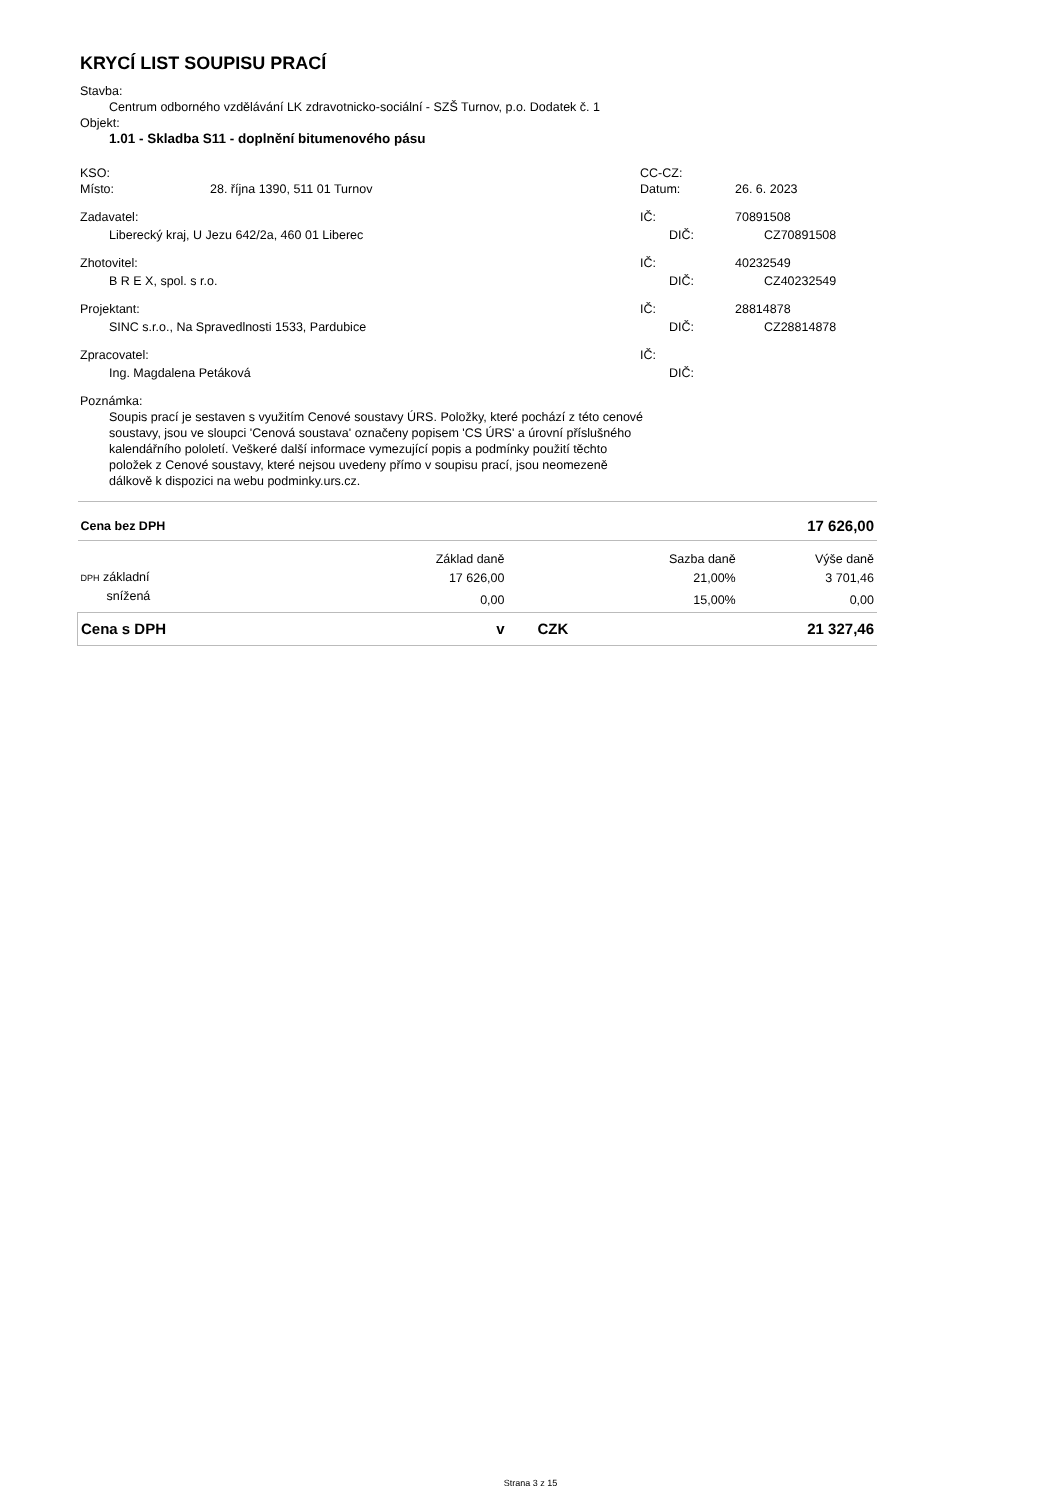KRYCÍ LIST SOUPISU PRACÍ
Stavba:
Centrum odborného vzdělávání LK zdravotnicko-sociální - SZŠ Turnov, p.o. Dodatek č. 1
Objekt:
1.01 - Skladba S11 - doplnění bitumenového pásu
KSO: CC-CZ:
Místo: 28. října 1390, 511 01 Turnov Datum: 26. 6. 2023
Zadavatel: IČ: 70891508
Liberecký kraj, U Jezu 642/2a, 460 01 Liberec DIČ: CZ70891508
Zhotovitel: IČ: 40232549
B R E X, spol. s r.o. DIČ: CZ40232549
Projektant: IČ: 28814878
SINC s.r.o., Na Spravedlnosti 1533, Pardubice DIČ: CZ28814878
Zpracovatel: IČ:
Ing. Magdalena Petáková DIČ:
Poznámka:
Soupis prací je sestaven s využitím Cenové soustavy ÚRS. Položky, které pochází z této cenové soustavy, jsou ve sloupci 'Cenová soustava' označeny popisem 'CS ÚRS' a úrovní příslušného kalendářního pololetí. Veškeré další informace vymezující popis a podmínky použití těchto položek z Cenové soustavy, které nejsou uvedeny přímo v soupisu prací, jsou neomezeně dálkově k dispozici na webu podminky.urs.cz.
| Cena bez DPH | | | | 17 626,00 |
| | Základ daně | | Sazba daně | Výše daně |
| DPH základní | 17 626,00 | | 21,00% | 3 701,46 |
| snížená | 0,00 | | 15,00% | 0,00 |
| Cena s DPH | v | CZK | | 21 327,46 |
Strana 3 z 15